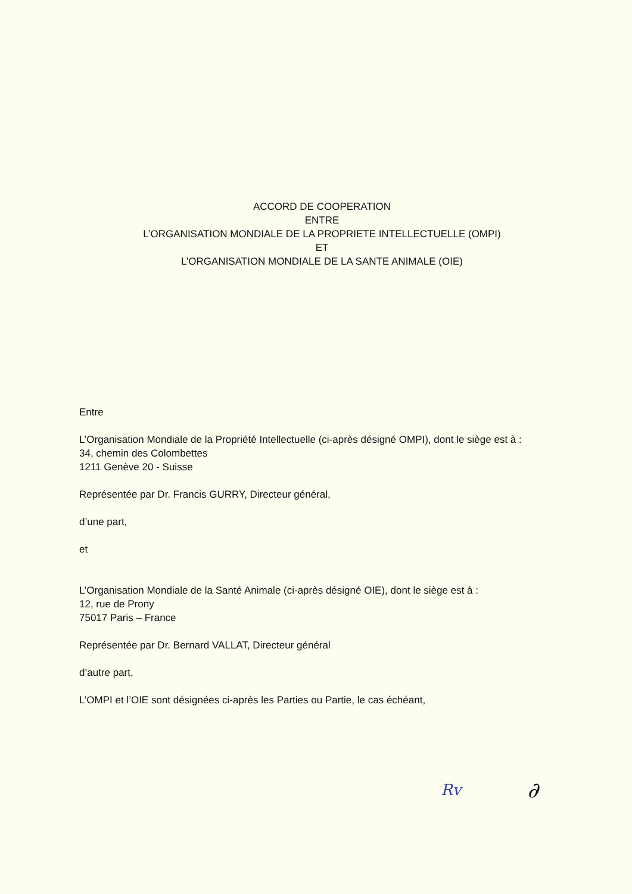ACCORD DE COOPERATION
ENTRE
L’ORGANISATION MONDIALE DE LA PROPRIETE INTELLECTUELLE (OMPI)
ET
L’ORGANISATION MONDIALE DE LA SANTE ANIMALE (OIE)
Entre
L’Organisation Mondiale de la Propriété Intellectuelle (ci-après désigné OMPI), dont le siège est à :
34, chemin des Colombettes
1211 Genève 20 - Suisse
Représentée par Dr. Francis GURRY, Directeur général,
d’une part,
et
L’Organisation Mondiale de la Santé Animale (ci-après désigné OIE), dont le siège est à :
12, rue de Prony
75017 Paris – France
Représentée par Dr. Bernard VALLAT, Directeur général
d’autre part,
L’OMPI et l’OIE sont désignées ci-après les Parties ou Partie, le cas échéant,
Rv ∂